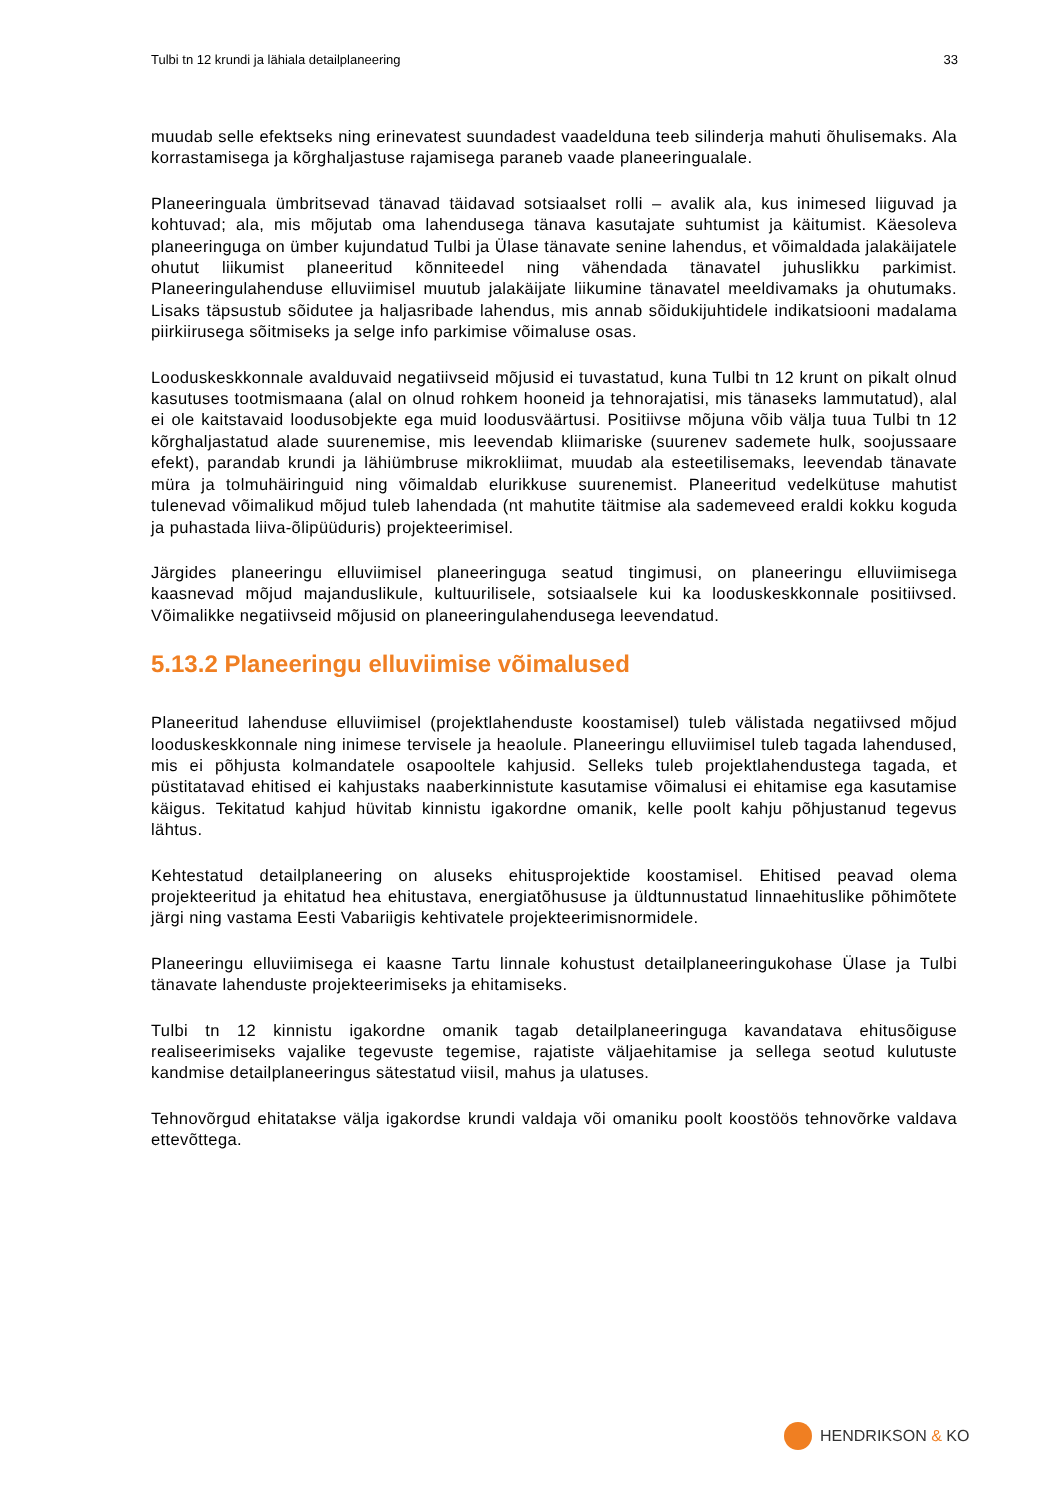Tulbi tn 12 krundi ja lähiala detailplaneering 33
muudab selle efektseks ning erinevatest suundadest vaadelduna teeb silinderja mahuti õhulisemaks. Ala korrastamisega ja kõrghaljastuse rajamisega paraneb vaade planeeringualale.
Planeeringuala ümbritsevad tänavad täidavad sotsiaalset rolli – avalik ala, kus inimesed liiguvad ja kohtuvad; ala, mis mõjutab oma lahendusega tänava kasutajate suhtumist ja käitumist. Käesoleva planeeringuga on ümber kujundatud Tulbi ja Ülase tänavate senine lahendus, et võimaldada jalakäijatele ohutut liikumist planeeritud kõnniteedel ning vähendada tänavatel juhuslikku parkimist. Planeeringulahenduse elluviimisel muutub jalakäijate liikumine tänavatel meeldivamaks ja ohutumaks. Lisaks täpsustub sõidutee ja haljasribade lahendus, mis annab sõidukijuhtidele indikatsiooni madalama piirkiirusega sõitmiseks ja selge info parkimise võimaluse osas.
Looduskeskkonnale avalduvaid negatiivseid mõjusid ei tuvastatud, kuna Tulbi tn 12 krunt on pikalt olnud kasutuses tootmismaana (alal on olnud rohkem hooneid ja tehnorajatisi, mis tänaseks lammutatud), alal ei ole kaitstavaid loodusobjekte ega muid loodusväärtusi. Positiivse mõjuna võib välja tuua Tulbi tn 12 kõrghaljastatud alade suurenemise, mis leevendab kliimariske (suurenev sademete hulk, soojussaare efekt), parandab krundi ja lähiümbruse mikrokliimat, muudab ala esteetilisemaks, leevendab tänavate müra ja tolmuhäiringuid ning võimaldab elurikkuse suurenemist. Planeeritud vedelkütuse mahutist tulenevad võimalikud mõjud tuleb lahendada (nt mahutite täitmise ala sademeveed eraldi kokku koguda ja puhastada liiva-õlipüüduris) projekteerimisel.
Järgides planeeringu elluviimisel planeeringuga seatud tingimusi, on planeeringu elluviimisega kaasnevad mõjud majanduslikule, kultuurilisele, sotsiaalsele kui ka looduskeskkonnale positiivsed. Võimalikke negatiivseid mõjusid on planeeringulahendusega leevendatud.
5.13.2 Planeeringu elluviimise võimalused
Planeeritud lahenduse elluviimisel (projektlahenduste koostamisel) tuleb välistada negatiivsed mõjud looduskeskkonnale ning inimese tervisele ja heaolule. Planeeringu elluviimisel tuleb tagada lahendused, mis ei põhjusta kolmandatele osapooltele kahjusid. Selleks tuleb projektlahendustega tagada, et püstitatavad ehitised ei kahjustaks naaberkinnistute kasutamise võimalusi ei ehitamise ega kasutamise käigus. Tekitatud kahjud hüvitab kinnistu igakordne omanik, kelle poolt kahju põhjustanud tegevus lähtus.
Kehtestatud detailplaneering on aluseks ehitusprojektide koostamisel. Ehitised peavad olema projekteeritud ja ehitatud hea ehitustava, energiatõhususe ja üldtunnustatud linnaehituslike põhimõtete järgi ning vastama Eesti Vabariigis kehtivatele projekteerimisnormidele.
Planeeringu elluviimisega ei kaasne Tartu linnale kohustust detailplaneeringukohase Ülase ja Tulbi tänavate lahenduste projekteerimiseks ja ehitamiseks.
Tulbi tn 12 kinnistu igakordne omanik tagab detailplaneeringuga kavandatava ehitusõiguse realiseerimiseks vajalike tegevuste tegemise, rajatiste väljaehitamise ja sellega seotud kulutuste kandmise detailplaneeringus sätestatud viisil, mahus ja ulatuses.
Tehnovõrgud ehitatakse välja igakordse krundi valdaja või omaniku poolt koostöös tehnovõrke valdava ettevõttega.
HENDRIKSON & KO